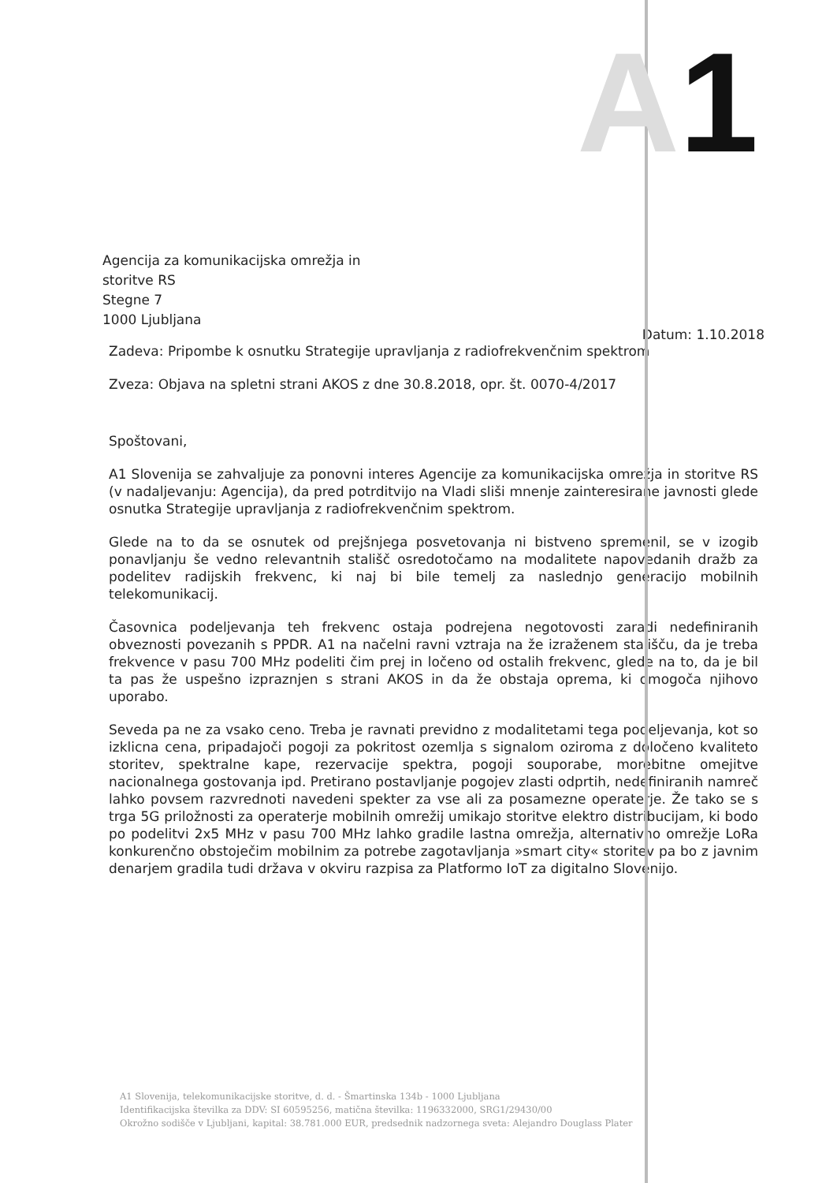A1
Agencija za komunikacijska omrežja in
storitve RS
Stegne 7
1000 Ljubljana
Datum: 1.10.2018
Zadeva: Pripombe k osnutku Strategije upravljanja z radiofrekvenčnim spektrom
Zveza: Objava na spletni strani AKOS z dne 30.8.2018, opr. št. 0070-4/2017
Spoštovani,
A1 Slovenija se zahvaljuje za ponovni interes Agencije za komunikacijska omrežja in storitve RS (v nadaljevanju: Agencija), da pred potrditvijo na Vladi sliši mnenje zainteresirane javnosti glede osnutka Strategije upravljanja z radiofrekvenčnim spektrom.
Glede na to da se osnutek od prejšnjega posvetovanja ni bistveno spremenil, se v izogib ponavljanju še vedno relevantnih stališč osredotočamo na modalitete napovedanih dražb za podelitev radijskih frekvenc, ki naj bi bile temelj za naslednjo generacijo mobilnih telekomunikacij.
Časovnica podeljevanja teh frekvenc ostaja podrejena negotovosti zaradi nedefiniranih obveznosti povezanih s PPDR. A1 na načelni ravni vztraja na že izraženem stališču, da je treba frekvence v pasu 700 MHz podeliti čim prej in ločeno od ostalih frekvenc, glede na to, da je bil ta pas že uspešno izpraznjen s strani AKOS in da že obstaja oprema, ki omogoča njihovo uporabo.
Seveda pa ne za vsako ceno. Treba je ravnati previdno z modalitetami tega podeljevanja, kot so izklicna cena, pripadajoči pogoji za pokritost ozemlja s signalom oziroma z določeno kvaliteto storitev, spektralne kape, rezervacije spektra, pogoji souporabe, morebitne omejitve nacionalnega gostovanja ipd. Pretirano postavljanje pogojev zlasti odprtih, nedefiniranih namreč lahko povsem razvrednoti navedeni spekter za vse ali za posamezne operaterje. Že tako se s trga 5G priložnosti za operaterje mobilnih omrežij umikajo storitve elektro distribucijam, ki bodo po podelitvi 2x5 MHz v pasu 700 MHz lahko gradile lastna omrežja, alternativno omrežje LoRa konkurenčno obstoječim mobilnim za potrebe zagotavljanja »smart city« storitev pa bo z javnim denarjem gradila tudi država v okviru razpisa za Platformo IoT za digitalno Slovenijo.
A1 Slovenija, telekomunikacijske storitve, d. d. - Šmartinska 134b - 1000 Ljubljana
Identifikacijska številka za DDV: SI 60595256, matična številka: 1196332000, SRG1/29430/00
Okrožno sodišče v Ljubljani, kapital: 38.781.000 EUR, predsednik nadzornega sveta: Alejandro Douglass Plater